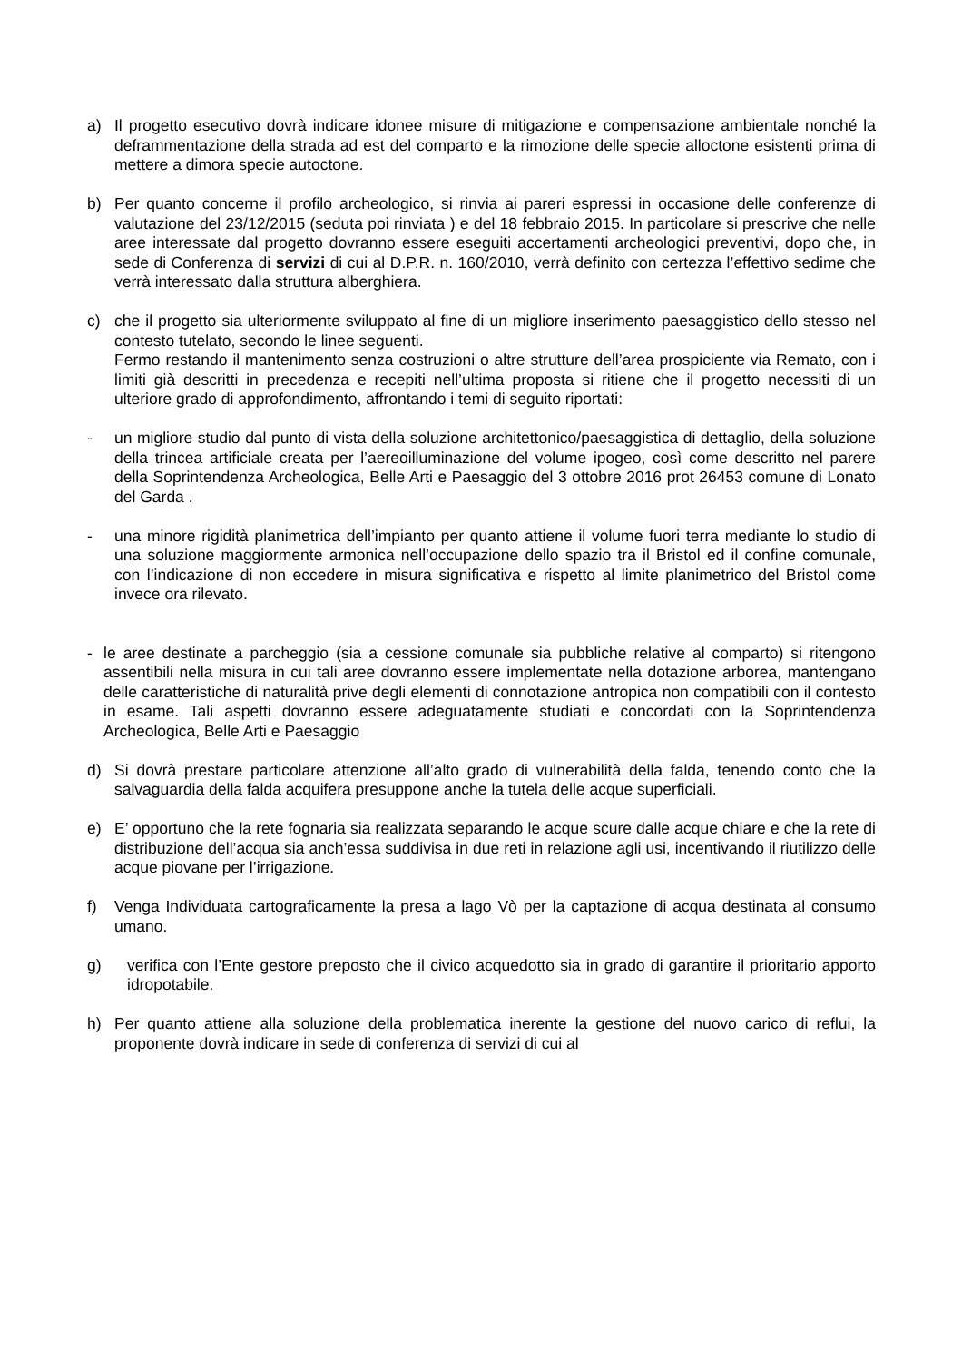a) Il progetto esecutivo dovrà indicare idonee misure di mitigazione e compensazione ambientale nonché la deframmentazione della strada ad est del comparto e la rimozione delle specie alloctone esistenti prima di mettere a dimora specie autoctone.
b) Per quanto concerne il profilo archeologico, si rinvia ai pareri espressi in occasione delle conferenze di valutazione del 23/12/2015 (seduta poi rinviata ) e del 18 febbraio 2015. In particolare si prescrive che nelle aree interessate dal progetto dovranno essere eseguiti accertamenti archeologici preventivi, dopo che, in sede di Conferenza di servizi di cui al D.P.R. n. 160/2010, verrà definito con certezza l’effettivo sedime che verrà interessato dalla struttura alberghiera.
c) che il progetto sia ulteriormente sviluppato al fine di un migliore inserimento paesaggistico dello stesso nel contesto tutelato, secondo le linee seguenti.
Fermo restando il mantenimento senza costruzioni o altre strutture dell’area prospiciente via Remato, con i limiti già descritti in precedenza e recepiti nell’ultima proposta si ritiene che il progetto necessiti di un ulteriore grado di approfondimento, affrontando i temi di seguito riportati:
- un migliore studio dal punto di vista della soluzione architettonico/paesaggistica di dettaglio, della soluzione della trincea artificiale creata per l’aereoilluminazione del volume ipogeo, così come descritto nel parere della Soprintendenza Archeologica, Belle Arti e Paesaggio del 3 ottobre 2016 prot 26453 comune di Lonato del Garda .
- una minore rigidità planimetrica dell’impianto per quanto attiene il volume fuori terra mediante lo studio di una soluzione maggiormente armonica nell’occupazione dello spazio tra il Bristol ed il confine comunale, con l’indicazione di non eccedere in misura significativa e rispetto al limite planimetrico del Bristol come invece ora rilevato.
- le aree destinate a parcheggio (sia a cessione comunale sia pubbliche relative al comparto) si ritengono assentibili nella misura in cui tali aree dovranno essere implementate nella dotazione arborea, mantengano delle caratteristiche di naturalità prive degli elementi di connotazione antropica non compatibili con il contesto in esame. Tali aspetti dovranno essere adeguatamente studiati e concordati con la Soprintendenza Archeologica, Belle Arti e Paesaggio
d) Si dovrà prestare particolare attenzione all’alto grado di vulnerabilità della falda, tenendo conto che la salvaguardia della falda acquifera presuppone anche la tutela delle acque superficiali.
e) E’ opportuno che la rete fognaria sia realizzata separando le acque scure dalle acque chiare e che la rete di distribuzione dell’acqua sia anch’essa suddivisa in due reti in relazione agli usi, incentivando il riutilizzo delle acque piovane per l’irrigazione.
f) Venga Individuata cartograficamente la presa a lago Vò per la captazione di acqua destinata al consumo umano.
g) verifica con l’Ente gestore preposto che il civico acquedotto sia in grado di garantire il prioritario apporto idropotabile.
h) Per quanto attiene alla soluzione della problematica inerente la gestione del nuovo carico di reflui, la proponente dovrà indicare in sede di conferenza di servizi di cui al